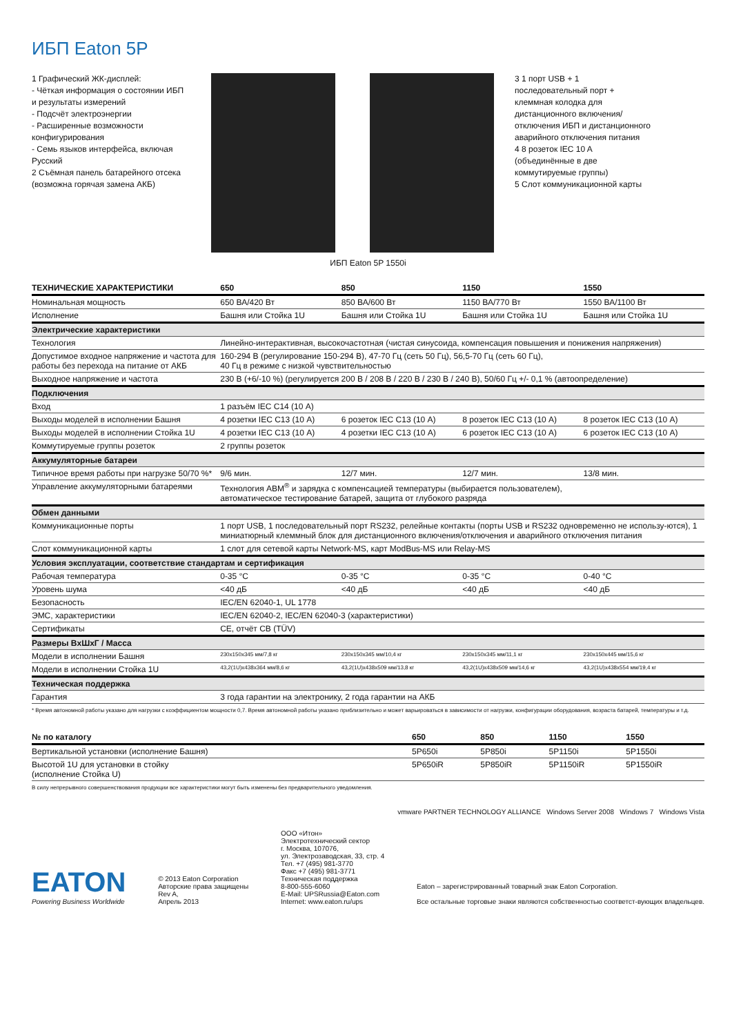ИБП Eaton 5P
1 Графический ЖК-дисплей:
- Чёткая информация о состоянии ИБП и результаты измерений
- Подсчёт электроэнергии
- Расширенные возможности конфигурирования
- Семь языков интерфейса, включая Русский
2 Съёмная панель батарейного отсека (возможна горячая замена АКБ)
3 1 порт USB + 1 последовательный порт + клеммная колодка для дистанционного включения/отключения ИБП и дистанционного аварийного отключения питания
4 8 розеток IEC 10 A (объединённые в две коммутируемые группы)
5 Слот коммуникационной карты
ИБП Eaton 5P 1550i
| ТЕХНИЧЕСКИЕ ХАРАКТЕРИСТИКИ | 650 | 850 | 1150 | 1550 |
| --- | --- | --- | --- | --- |
| Номинальная мощность | 650 ВА/420 Вт | 850 ВА/600 Вт | 1150 ВА/770 Вт | 1550 ВА/1100 Вт |
| Исполнение | Башня или Стойка 1U | Башня или Стойка 1U | Башня или Стойка 1U | Башня или Стойка 1U |
| Электрические характеристики | | | | |
| Технология | Линейно-интерактивная, высокочастотная (чистая синусоида, компенсация повышения и понижения напряжения) | | | |
| Допустимое входное напряжение и частота для работы без перехода на питание от АКБ | 160-294 В (регулирование 150-294 В), 47-70 Гц (сеть 50 Гц), 56,5-70 Гц (сеть 60 Гц), 40 Гц в режиме с низкой чувствительностью | | | |
| Выходное напряжение и частота | 230 В (+6/-10 %) (регулируется 200 В / 208 В / 220 В / 230 В / 240 В), 50/60 Гц +/- 0,1 % (автоопределение) | | | |
| Подключения | | | | |
| Вход | 1 разъём IEC C14 (10 А) | | | |
| Выходы моделей в исполнении Башня | 4 розетки IEC C13 (10 А) | 6 розеток IEC C13 (10 А) | 8 розеток IEC C13 (10 А) | 8 розеток IEC C13 (10 А) |
| Выходы моделей в исполнении Стойка 1U | 4 розетки IEC C13 (10 А) | 4 розетки IEC C13 (10 А) | 6 розеток IEC C13 (10 А) | 6 розеток IEC C13 (10 А) |
| Коммутируемые группы розеток | 2 группы розеток | | | |
| Аккумуляторные батареи | | | | |
| Типичное время работы при нагрузке 50/70 %* | 9/6 мин. | 12/7 мин. | 12/7 мин. | 13/8 мин. |
| Управление аккумуляторными батареями | Технология ABM<sup>®</sup> и зарядка с компенсацией температуры (выбирается пользователем), автоматическое тестирование батарей, защита от глубокого разряда | | | |
| Обмен данными | | | | |
| Коммуникационные порты | 1 порт USB, 1 последовательный порт RS232, релейные контакты (порты USB и RS232 одновременно не использу-ются), 1 миниатюрный клеммный блок для дистанционного включения/отключения и аварийного отключения питания | | | |
| Слот коммуникационной карты | 1 слот для сетевой карты Network-MS, карт ModBus-MS или Relay-MS | | | |
| Условия эксплуатации, соответствие стандартам и сертификация | | | | |
| Рабочая температура | 0-35 °C | 0-35 °C | 0-35 °C | 0-40 °C |
| Уровень шума | <40 дБ | <40 дБ | <40 дБ | <40 дБ |
| Безопасность | IEC/EN 62040-1, UL 1778 | | | |
| ЭМС, характеристики | IEC/EN 62040-2, IEC/EN 62040-3 (характеристики) | | | |
| Сертификаты | CE, отчёт CB (TÜV) | | | |
| Размеры ВxШxГ / Масса | | | | |
| Модели в исполнении Башня | 230x150x345 мм/7,8 кг | 230x150x345 мм/10,4 кг | 230x150x345 мм/11,1 кг | 230x150x445 мм/15,6 кг |
| Модели в исполнении Стойка 1U | 43,2(1U)x438x364 мм/8,6 кг | 43,2(1U)x438x509 мм/13,8 кг | 43,2(1U)x438x509 мм/14,6 кг | 43,2(1U)x438x554 мм/19,4 кг |
| Техническая поддержка | | | | |
| Гарантия | 3 года гарантии на электронику, 2 года гарантии на АКБ | | | |
* Время автономной работы указано для нагрузки с коэффициентом мощности 0,7. Время автономной работы указано приблизительно и может варьироваться в зависимости от нагрузки, конфигурации оборудования, возраста батарей, температуры и т.д.
| № по каталогу | 650 | 850 | 1150 | 1550 |
| --- | --- | --- | --- | --- |
| Вертикальной установки (исполнение Башня) | 5P650i | 5P850i | 5P1150i | 5P1550i |
| Высотой 1U для установки в стойку (исполнение Стойка U) | 5P650iR | 5P850iR | 5P1150iR | 5P1550iR |
В силу непрерывного совершенствования продукции все характеристики могут быть изменены без предварительного уведомления.
vmware PARTNER TECHNOLOGY ALLIANCE Windows Server 2008 Windows 7 Windows Vista
EATON
Powering Business Worldwide
© 2013 Eaton Corporation
Авторские права защищены
Rev A,
Апрель 2013
ООО «Итон»
Электротехнический сектор
г. Москва, 107076,
ул. Электрозаводская, 33, стр. 4
Тел. +7 (495) 981-3770
Факс +7 (495) 981-3771
Техническая поддержка
8-800-555-6060
E-Mail: UPSRussia@Eaton.com
Internet: www.eaton.ru/ups
Eaton – зарегистрированный товарный знак Eaton Corporation.
Все остальные торговые знаки являются собственностью соответст-вующих владельцев.